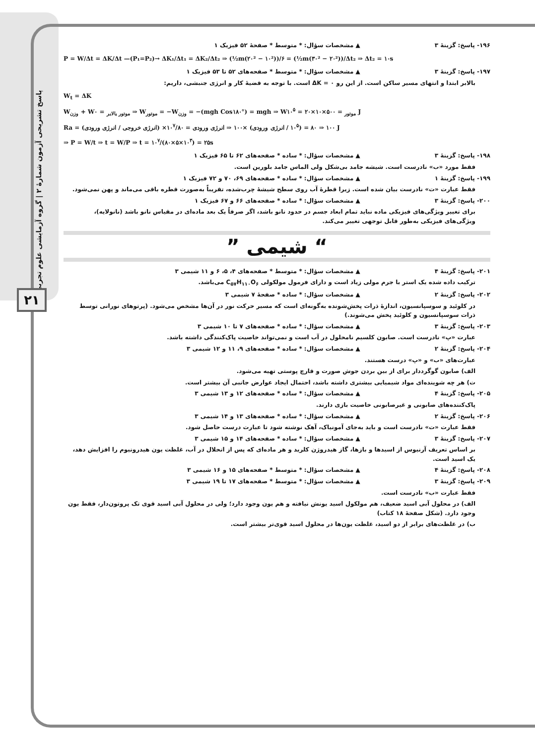پاسخ تشریحی آزمون شمارهٔ ۲ | گروه آزمایشی علوم تجربی
۲۱
۱۹۶- پاسخ: گزینهٔ ۳ ▲ مشخصات سؤال: * متوسط * صفحهٔ ۵۲ فیزیک ۱
P = W/Δt = ΔK/Δt —(P₁=P₂)→ ΔK₁/Δt₁ = ΔK₂/Δt₂ ⇒ (½m(۲۰² − ۱۰²))/۶ = (½m(۳۰² − ۲۰²))/Δt₂ ⇒ Δt₂ = ۱۰s
۱۹۷- پاسخ: گزینهٔ ۳ ▲ مشخصات سؤال: * متوسط * صفحه‌های ۵۲ تا ۵۳ فیزیک ۱
بالابر ابتدا و انتهای مسیر ساکن است. از این رو ΔK = ۰ است. با توجه به قضیهٔ کار و انرژی جنبشی، داریم:
W<sub>t</sub> = ΔK
W<sub>وزن</sub> + W<sub>موتور بالابر</sub> = ۰ ⇒ W<sub>موتور</sub> = −W<sub>وزن</sub> = −(mgh Cos۱۸۰°) = mgh ⇒ W<sub>موتور</sub> = ۵۰۰×۱۰×۲۰ = ۱۰<sup>۵</sup> J
Ra = (انرژی خروجی / انرژی ورودی) ×۱۰۰ ⇒ ۸۰ = (۱۰<sup>۵</sup> / انرژی ورودی) ×۱۰۰ ⇒ انرژی ورودی = ۱۰<sup>۷</sup>/۸۰ J
⇒ P = W/t ⇒ t = W/P ⇒ t = ۱۰<sup>۷</sup>/(۸۰×۵×۱۰<sup>۳</sup>) = ۲۵s
۱۹۸- پاسخ: گزینهٔ ۳ ▲ مشخصات سؤال: * ساده * صفحه‌های ۶۲ تا ۶۵ فیزیک ۱
فقط مورد «ب» نادرست است. شیشه جامد بی‌شکل ولی الماس جامد بلورین است.
۱۹۹- پاسخ: گزینهٔ ۱ ▲ مشخصات سؤال: * ساده * صفحه‌های ۶۹، ۷۰ و ۷۲ فیزیک ۱
فقط عبارت «ت» نادرست بیان شده است. زیرا قطرهٔ آب روی سطح شیشهٔ چرب‌شده، تقریباً به‌صورت قطره باقی می‌ماند و پهن نمی‌شود.
۲۰۰- پاسخ: گزینهٔ ۳ ▲ مشخصات سؤال: * ساده * صفحه‌های ۶۶ و ۶۷ فیزیک ۱
برای تغییر ویژگی‌های فیزیکی ماده نباید تمام ابعاد جسم در حدود نانو باشد، اگر صرفاً یک بعد ماده‌ای در مقیاس نانو باشد (نانولایه)، ویژگی‌های فیزیکی به‌طور قابل توجهی تغییر می‌کند.
“ شیمی ”
۲۰۱- پاسخ: گزینهٔ ۴ ▲ مشخصات سؤال: * متوسط * صفحه‌های ۴، ۵، ۶ و ۱۱ شیمی ۳
ترکیب داده شده یک استر با جرم مولی زیاد است و دارای فرمول مولکولی C<sub>۵۷</sub>H<sub>۱۱۰</sub>O<sub>۶</sub> می‌باشد.
۲۰۲- پاسخ: گزینهٔ ۲ ▲ مشخصات سؤال: * ساده * صفحهٔ ۷ شیمی ۳
در کلوئید و سوسپانسیون، اندازهٔ ذرات پخش‌شونده به‌گونه‌ای است که مسیر حرکت نور در آن‌ها مشخص می‌شود. (پرتوهای نورانی توسط ذرات سوسپانسیون و کلوئید پخش می‌شوند.)
۲۰۳- پاسخ: گزینهٔ ۳ ▲ مشخصات سؤال: * ساده * صفحه‌های ۷ تا ۱۰ شیمی ۳
عبارت «پ» نادرست است. صابون کلسیم نامحلول در آب است و نمی‌تواند خاصیت پاک‌کنندگی داشته باشد.
۲۰۴- پاسخ: گزینهٔ ۲ ▲ مشخصات سؤال: * ساده * صفحه‌های ۹، ۱۱ و ۱۲ شیمی ۳
عبارت‌های «ب» و «پ» درست هستند.
الف) صابون گوگرددار برای از بین بردن جوش صورت و قارچ پوستی تهیه می‌شود.
ت) هر چه شوینده‌ای مواد شیمیایی بیشتری داشته باشد، احتمال ایجاد عوارض جانبی آن بیشتر است.
۲۰۵- پاسخ: گزینهٔ ۴ ▲ مشخصات سؤال: * ساده * صفحه‌های ۱۲ و ۱۳ شیمی ۳
پاک‌کننده‌های صابونی و غیرصابونی خاصیت بازی دارند.
۲۰۶- پاسخ: گزینهٔ ۲ ▲ مشخصات سؤال: * ساده * صفحه‌های ۱۳ و ۱۴ شیمی ۳
فقط عبارت «ت» نادرست است و باید به‌جای آمونیاک، آهک نوشته شود تا عبارت درست حاصل شود.
۲۰۷- پاسخ: گزینهٔ ۳ ▲ مشخصات سؤال: * ساده * صفحه‌های ۱۴ و ۱۵ شیمی ۳
بر اساس تعریف آرنیوس از اسیدها و بازها، گاز هیدروژن کلرید و هر ماده‌ای که پس از انحلال در آب، غلظت یون هیدرونیوم را افزایش دهد، یک اسید است.
۲۰۸- پاسخ: گزینهٔ ۴ ▲ مشخصات سؤال: * متوسط * صفحه‌های ۱۵ و ۱۶ شیمی ۳
۲۰۹- پاسخ: گزینهٔ ۳ ▲ مشخصات سؤال: * متوسط * صفحه‌های ۱۷ تا ۱۹ شیمی ۳
فقط عبارت «ب» نادرست است.
الف) در محلول آبی اسید ضعیف، هم مولکول اسید یونش نیافته و هم یون وجود دارد؛ ولی در محلول آبی اسید قوی تک پروتون‌دار، فقط یون وجود دارد. (شکل صفحهٔ ۱۸ کتاب)
ب) در غلظت‌های برابر از دو اسید، غلظت یون‌ها در محلول اسید قوی‌تر بیشتر است.